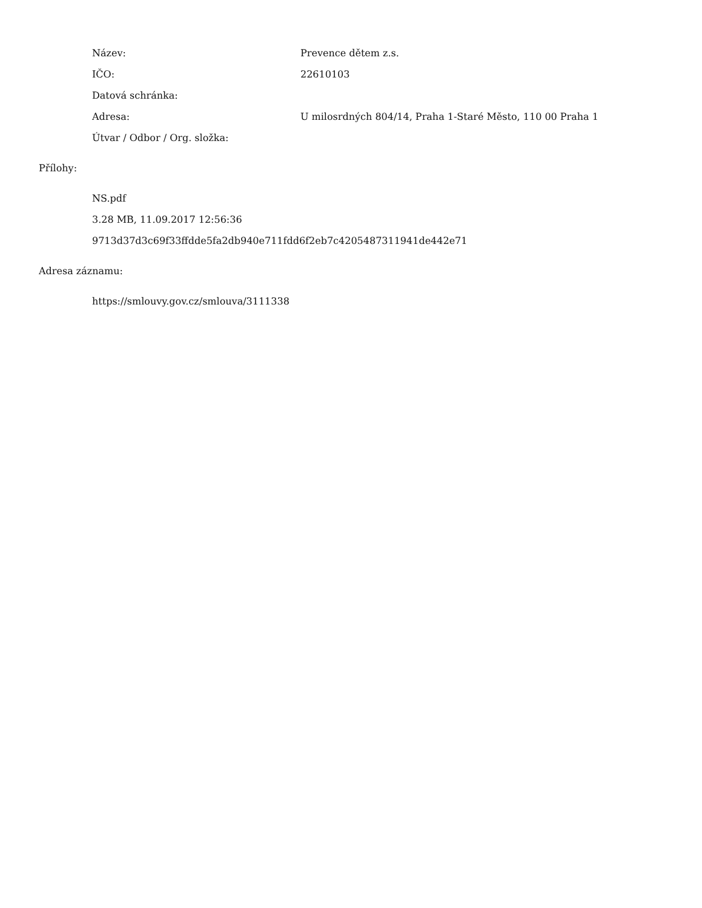| Název: | Prevence dětem z.s. |
| IČO: | 22610103 |
| Datová schránka: | |
| Adresa: | U milosrdných 804/14, Praha 1-Staré Město, 110 00 Praha 1 |
| Útvar / Odbor / Org. složka: | |
Přílohy:
NS.pdf
3.28 MB, 11.09.2017 12:56:36
9713d37d3c69f33ffdde5fa2db940e711fdd6f2eb7c4205487311941de442e71
Adresa záznamu:
https://smlouvy.gov.cz/smlouva/3111338